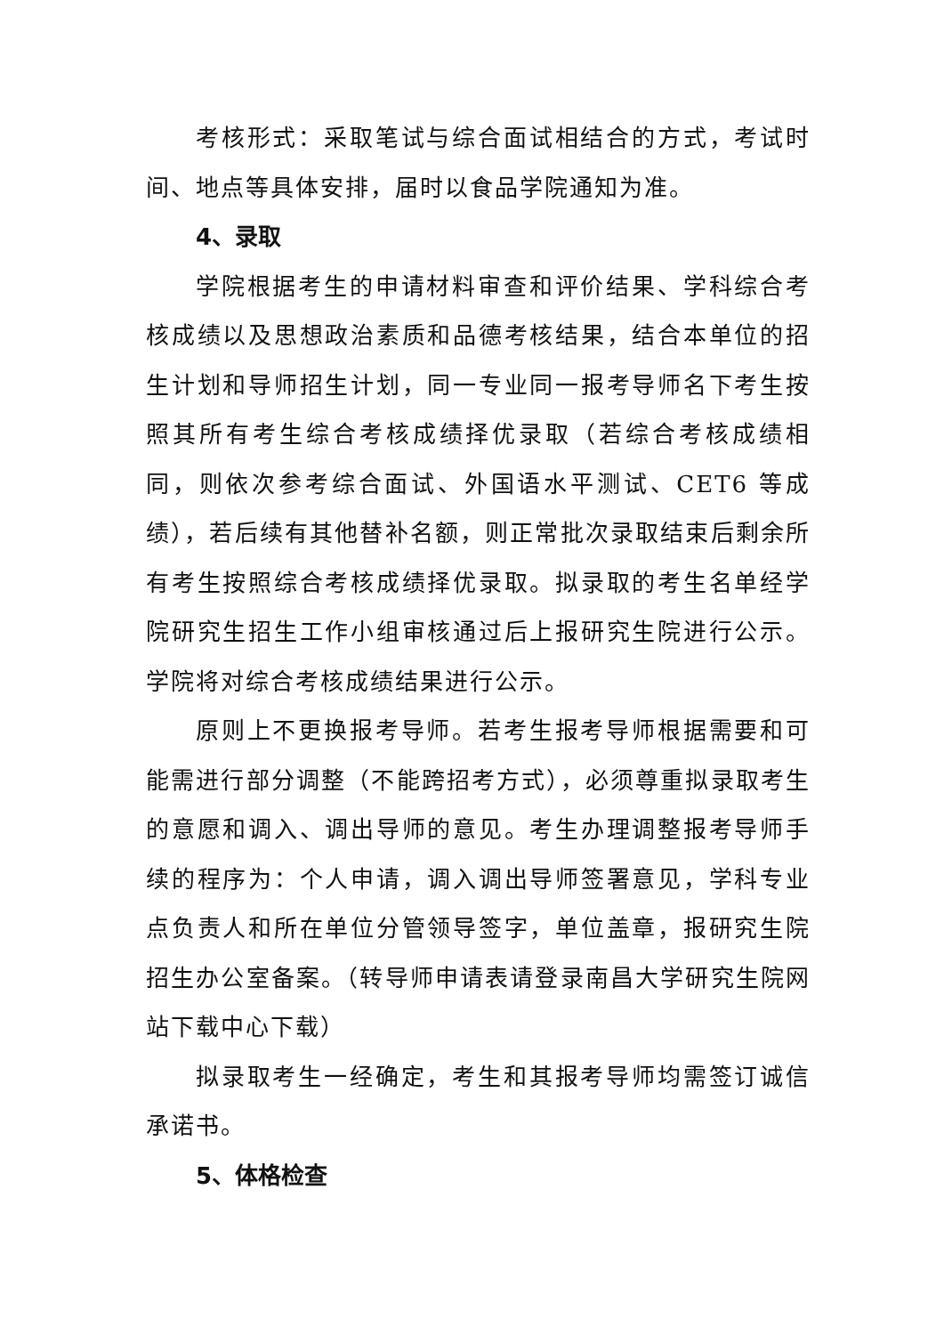考核形式：采取笔试与综合面试相结合的方式，考试时间、地点等具体安排，届时以食品学院通知为准。
4、录取
学院根据考生的申请材料审查和评价结果、学科综合考核成绩以及思想政治素质和品德考核结果，结合本单位的招生计划和导师招生计划，同一专业同一报考导师名下考生按照其所有考生综合考核成绩择优录取（若综合考核成绩相同，则依次参考综合面试、外国语水平测试、CET6 等成绩），若后续有其他替补名额，则正常批次录取结束后剩余所有考生按照综合考核成绩择优录取。拟录取的考生名单经学院研究生招生工作小组审核通过后上报研究生院进行公示。学院将对综合考核成绩结果进行公示。
原则上不更换报考导师。若考生报考导师根据需要和可能需进行部分调整（不能跨招考方式），必须尊重拟录取考生的意愿和调入、调出导师的意见。考生办理调整报考导师手续的程序为：个人申请，调入调出导师签署意见，学科专业点负责人和所在单位分管领导签字，单位盖章，报研究生院招生办公室备案。（转导师申请表请登录南昌大学研究生院网站下载中心下载）
拟录取考生一经确定，考生和其报考导师均需签订诚信承诺书。
5、体格检查